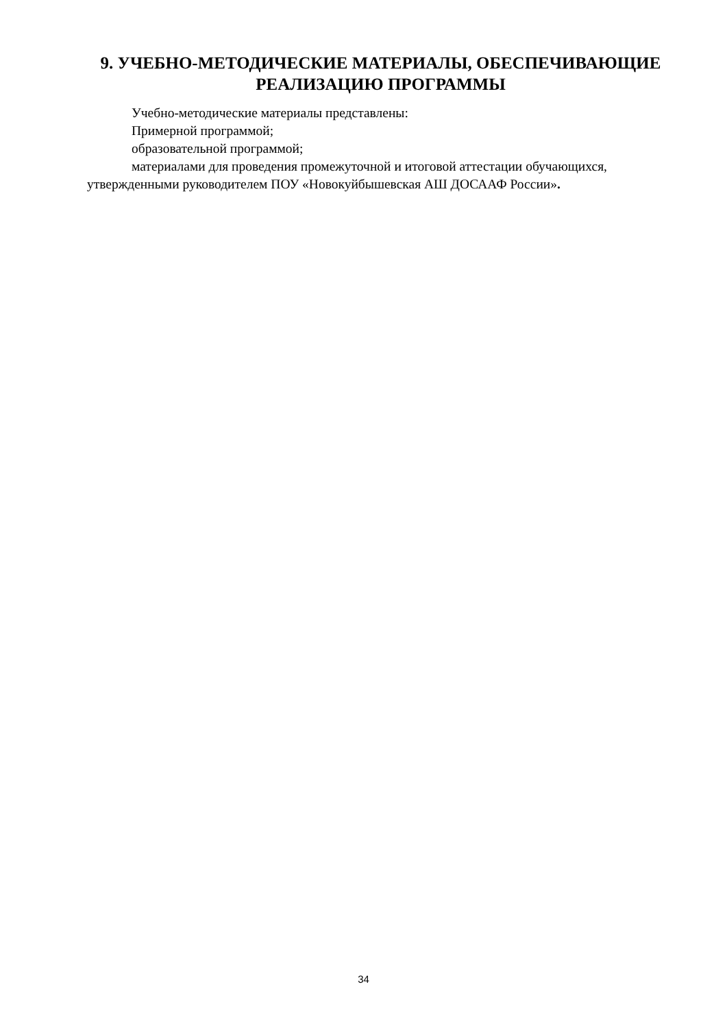9. УЧЕБНО-МЕТОДИЧЕСКИЕ МАТЕРИАЛЫ, ОБЕСПЕЧИВАЮЩИЕ РЕАЛИЗАЦИЮ ПРОГРАММЫ
Учебно-методические материалы представлены:
Примерной программой;
образовательной программой;
материалами для проведения промежуточной и итоговой аттестации обучающихся, утвержденными руководителем ПОУ «Новокуйбышевская АШ ДОСААФ России».
34